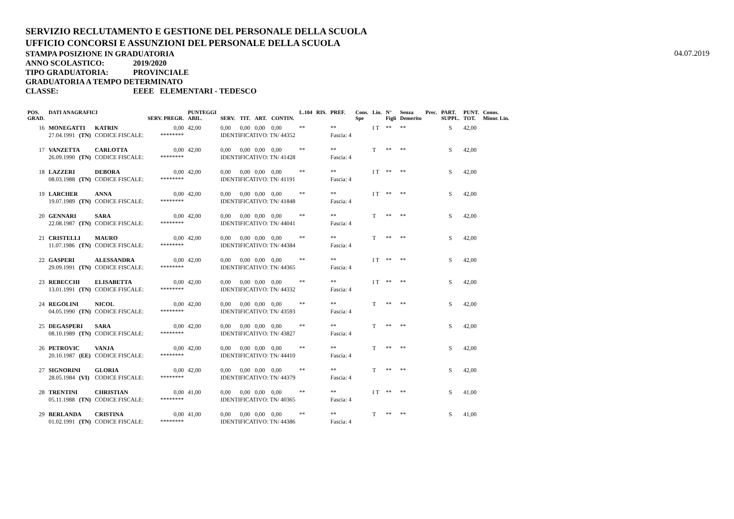SERVIZIO RECLUTAMENTO E GESTIONE DEL PERSONALE DELLA SCUOLA
UFFICIO CONCORSI E ASSUNZIONI DEL PERSONALE DELLA SCUOLA
STAMPA POSIZIONE IN GRADUATORIA
ANNO SCOLASTICO: 2019/2020
TIPO GRADUATORIA: PROVINCIALE
GRADUATORIA A TEMPO DETERMINATO
CLASSE: EEEE ELEMENTARI - TEDESCO
04.07.2019
| POS. GRAD. | DATI ANAGRAFICI | | | SERV. PREGR. | PUNTEGGI ABIL. | SERV. | TIT. | ART. | CONTIN. | L.104 | RIS. | PREF. | Cons. Spe | Lin. | N° Figli | Senza Demerito | Prec. | PART. SUPPL. | PUNT. TOT. | Conos. Minor. Lin. |
| --- | --- | --- | --- | --- | --- | --- | --- | --- | --- | --- | --- | --- | --- | --- | --- | --- | --- | --- | --- | --- |
| 16 | MONEGATTI | | KATRIN | 0,00 | 42,00 | 0,00 | 0,00 | 0,00 | 0,00 | ** | | ** | | I T | ** | ** | | S | 42,00 | |
| | 27.04.1991 | (TN) | CODICE FISCALE: | ******** | | IDENTIFICATIVO: TN/ 44352 | | | | | | Fascia: 4 | | | | | | | | |
| 17 | VANZETTA | | CARLOTTA | 0,00 | 42,00 | 0,00 | 0,00 | 0,00 | 0,00 | ** | | ** | | T | ** | ** | | S | 42,00 | |
| | 26.09.1990 | (TN) | CODICE FISCALE: | ******** | | IDENTIFICATIVO: TN/ 41428 | | | | | | Fascia: 4 | | | | | | | | |
| 18 | LAZZERI | | DEBORA | 0,00 | 42,00 | 0,00 | 0,00 | 0,00 | 0,00 | ** | | ** | | I T | ** | ** | | S | 42,00 | |
| | 08.03.1988 | (TN) | CODICE FISCALE: | ******** | | IDENTIFICATIVO: TN/ 41191 | | | | | | Fascia: 4 | | | | | | | | |
| 19 | LARCHER | | ANNA | 0,00 | 42,00 | 0,00 | 0,00 | 0,00 | 0,00 | ** | | ** | | I T | ** | ** | | S | 42,00 | |
| | 19.07.1989 | (TN) | CODICE FISCALE: | ******** | | IDENTIFICATIVO: TN/ 41848 | | | | | | Fascia: 4 | | | | | | | | |
| 20 | GENNARI | | SARA | 0,00 | 42,00 | 0,00 | 0,00 | 0,00 | 0,00 | ** | | ** | | T | ** | ** | | S | 42,00 | |
| | 22.08.1987 | (TN) | CODICE FISCALE: | ******** | | IDENTIFICATIVO: TN/ 44041 | | | | | | Fascia: 4 | | | | | | | | |
| 21 | CRISTELLI | | MAURO | 0,00 | 42,00 | 0,00 | 0,00 | 0,00 | 0,00 | ** | | ** | | T | ** | ** | | S | 42,00 | |
| | 11.07.1986 | (TN) | CODICE FISCALE: | ******** | | IDENTIFICATIVO: TN/ 44384 | | | | | | Fascia: 4 | | | | | | | | |
| 22 | GASPERI | | ALESSANDRA | 0,00 | 42,00 | 0,00 | 0,00 | 0,00 | 0,00 | ** | | ** | | I T | ** | ** | | S | 42,00 | |
| | 29.09.1991 | (TN) | CODICE FISCALE: | ******** | | IDENTIFICATIVO: TN/ 44365 | | | | | | Fascia: 4 | | | | | | | | |
| 23 | REBECCHI | | ELISABETTA | 0,00 | 42,00 | 0,00 | 0,00 | 0,00 | 0,00 | ** | | ** | | I T | ** | ** | | S | 42,00 | |
| | 13.01.1991 | (TN) | CODICE FISCALE: | ******** | | IDENTIFICATIVO: TN/ 44332 | | | | | | Fascia: 4 | | | | | | | | |
| 24 | REGOLINI | | NICOL | 0,00 | 42,00 | 0,00 | 0,00 | 0,00 | 0,00 | ** | | ** | | T | ** | ** | | S | 42,00 | |
| | 04.05.1990 | (TN) | CODICE FISCALE: | ******** | | IDENTIFICATIVO: TN/ 43593 | | | | | | Fascia: 4 | | | | | | | | |
| 25 | DEGASPERI | | SARA | 0,00 | 42,00 | 0,00 | 0,00 | 0,00 | 0,00 | ** | | ** | | T | ** | ** | | S | 42,00 | |
| | 08.10.1989 | (TN) | CODICE FISCALE: | ******** | | IDENTIFICATIVO: TN/ 43827 | | | | | | Fascia: 4 | | | | | | | | |
| 26 | PETROVIC | | VANJA | 0,00 | 42,00 | 0,00 | 0,00 | 0,00 | 0,00 | ** | | ** | | T | ** | ** | | S | 42,00 | |
| | 20.10.1987 | (EE) | CODICE FISCALE: | ******** | | IDENTIFICATIVO: TN/ 44410 | | | | | | Fascia: 4 | | | | | | | | |
| 27 | SIGNORINI | | GLORIA | 0,00 | 42,00 | 0,00 | 0,00 | 0,00 | 0,00 | ** | | ** | | T | ** | ** | | S | 42,00 | |
| | 28.05.1984 | (VI) | CODICE FISCALE: | ******** | | IDENTIFICATIVO: TN/ 44379 | | | | | | Fascia: 4 | | | | | | | | |
| 28 | TRENTINI | | CHRISTIAN | 0,00 | 41,00 | 0,00 | 0,00 | 0,00 | 0,00 | ** | | ** | | I T | ** | ** | | S | 41,00 | |
| | 05.11.1988 | (TN) | CODICE FISCALE: | ******** | | IDENTIFICATIVO: TN/ 40365 | | | | | | Fascia: 4 | | | | | | | | |
| 29 | BERLANDA | | CRISTINA | 0,00 | 41,00 | 0,00 | 0,00 | 0,00 | 0,00 | ** | | ** | | T | ** | ** | | S | 41,00 | |
| | 01.02.1991 | (TN) | CODICE FISCALE: | ******** | | IDENTIFICATIVO: TN/ 44386 | | | | | | Fascia: 4 | | | | | | | | |